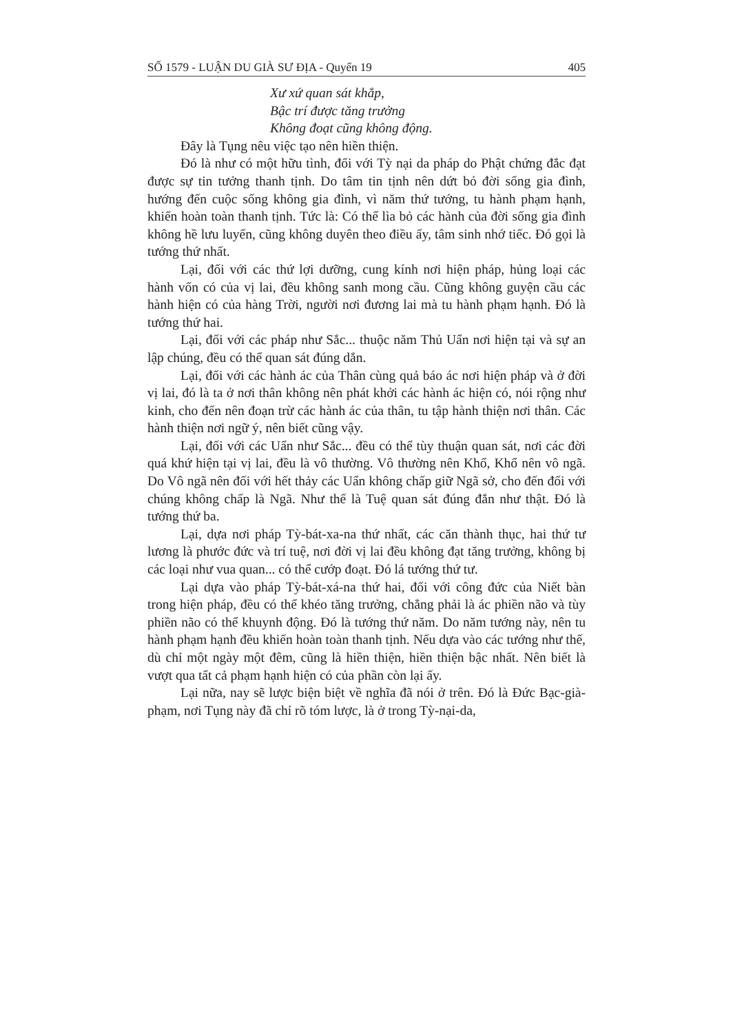SỐ 1579 - LUẬN DU GIÀ SƯ ĐỊA - Quyển 19 405
Xư xứ quan sát khắp,
Bậc trí được tăng trưởng
Không đoạt cũng không động.
Đây là Tụng nêu việc tạo nên hiền thiện.
Đó là như có một hữu tình, đối với Tỳ nại da pháp do Phật chứng đắc đạt được sự tin tưởng thanh tịnh. Do tâm tin tịnh nên dứt bỏ đời sống gia đình, hướng đến cuộc sống không gia đình, vì năm thứ tướng, tu hành phạm hạnh, khiến hoàn toàn thanh tịnh. Tức là: Có thể lìa bỏ các hành của đời sống gia đình không hề lưu luyến, cũng không duyên theo điều ấy, tâm sinh nhớ tiếc. Đó gọi là tướng thứ nhất.
Lại, đối với các thứ lợi dưỡng, cung kính nơi hiện pháp, hủng loại các hành vốn có của vị lai, đều không sanh mong cầu. Cũng không guyện cầu các hành hiện có của hàng Trời, người nơi đương lai mà tu hành phạm hạnh. Đó là tướng thứ hai.
Lại, đối với các pháp như Sắc... thuộc năm Thủ Uẩn nơi hiện tại và sự an lập chúng, đều có thể quan sát đúng dắn.
Lại, đối với các hành ác của Thân cùng quả báo ác nơi hiện pháp và ở đời vị lai, đó là ta ở nơi thân không nên phát khởi các hành ác hiện có, nói rộng như kinh, cho đến nên đoạn trừ các hành ác của thân, tu tập hành thiện nơi thân. Các hành thiện nơi ngữ ý, nên biết cũng vậy.
Lại, đối với các Uẩn như Sắc... đều có thể tùy thuận quan sát, nơi các đời quá khứ hiện tại vị lai, đều là vô thường. Vô thường nên Khổ, Khổ nên vô ngã. Do Vô ngã nên đối với hết thảy các Uẩn không chấp giữ Ngã sở, cho đến đối với chúng không chấp là Ngã. Như thế là Tuệ quan sát đúng đắn như thật. Đó là tướng thứ ba.
Lại, dựa nơi pháp Tỳ-bát-xa-na thứ nhất, các căn thành thục, hai thứ tư lương là phước đức và trí tuệ, nơi đời vị lai đều không đạt tăng trưởng, không bị các loại như vua quan... có thể cướp đoạt. Đó lá tướng thứ tư.
Lại dựa vào pháp Tỳ-bát-xá-na thứ hai, đối với công đức của Niết bàn trong hiện pháp, đều có thể khéo tăng trưởng, chẳng phải là ác phiền não và tùy phiền não có thể khuynh động. Đó là tướng thứ năm. Do năm tướng này, nên tu hành phạm hạnh đều khiến hoàn toàn thanh tịnh. Nếu dựa vào các tướng như thế, dù chỉ một ngày một đêm, cũng là hiền thiện, hiền thiện bậc nhất. Nên biết là vượt qua tất cả phạm hạnh hiện có của phần còn lại ấy.
Lại nữa, nay sẽ lược biện biệt về nghĩa đã nói ở trên. Đó là Đức Bạc-già-phạm, nơi Tụng này đã chỉ rõ tóm lược, là ở trong Tỳ-nại-da,